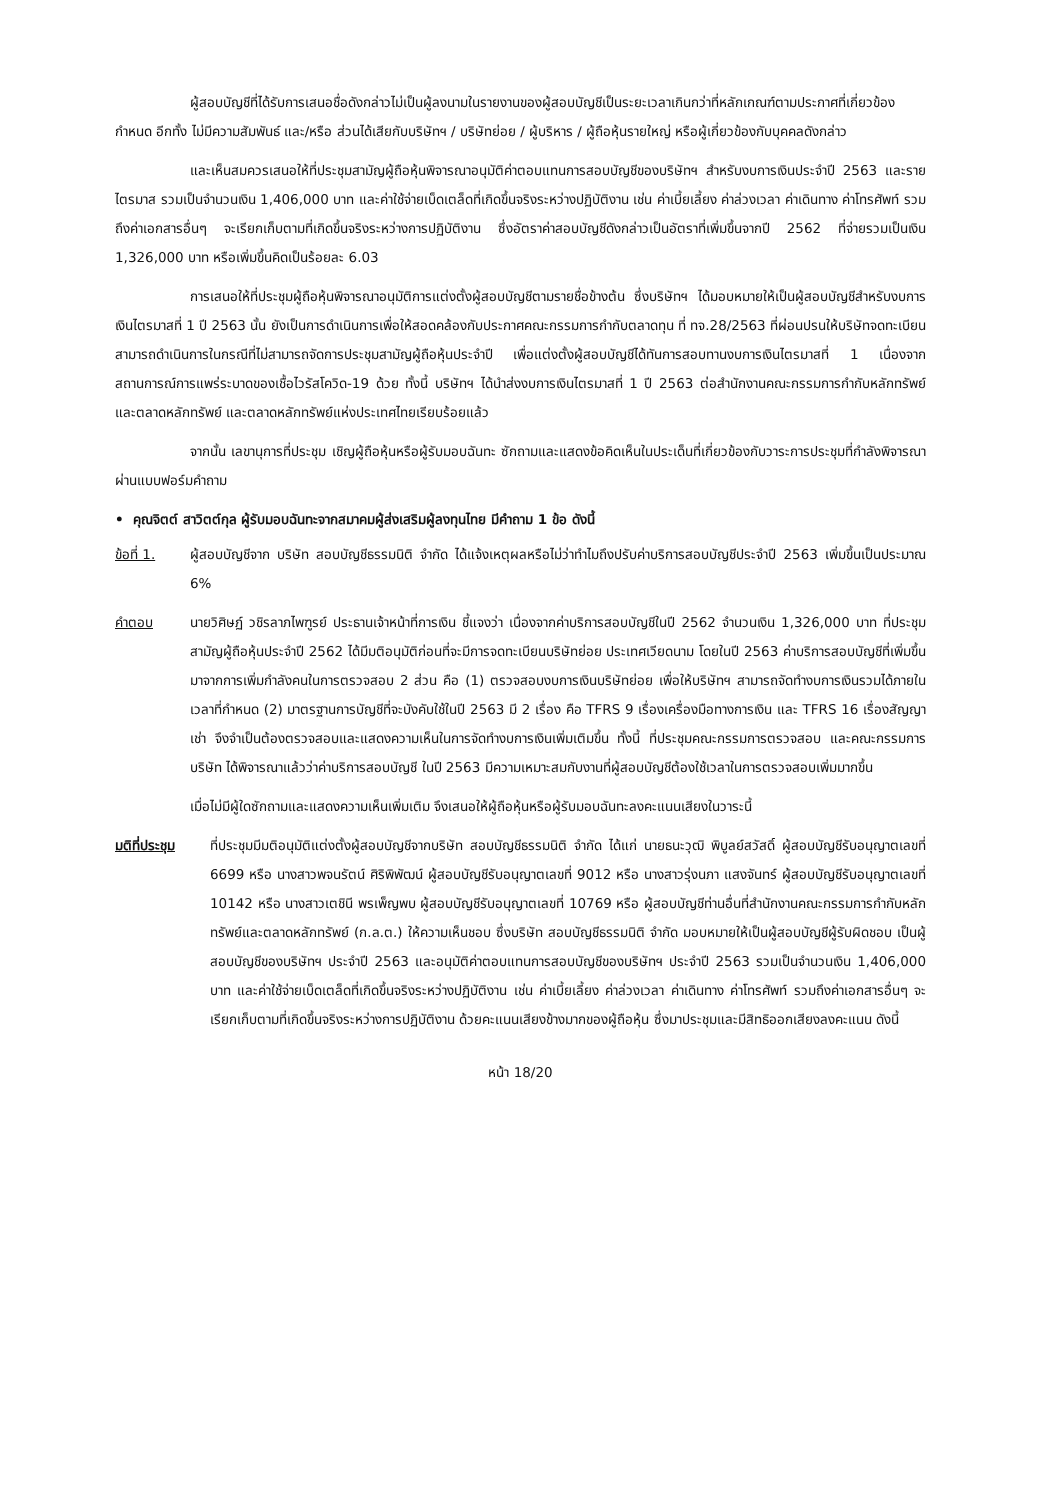ผู้สอบบัญชีที่ได้รับการเสนอชื่อดังกล่าวไม่เป็นผู้ลงนามในรายงานของผู้สอบบัญชีเป็นระยะเวลาเกินกว่าที่หลักเกณฑ์ตามประกาศที่เกี่ยวข้องกำหนด อีกทั้ง ไม่มีความสัมพันธ์ และ/หรือ ส่วนได้เสียกับบริษัทฯ / บริษัทย่อย / ผู้บริหาร / ผู้ถือหุ้นรายใหญ่ หรือผู้เกี่ยวข้องกับบุคคลดังกล่าว
และเห็นสมควรเสนอให้ที่ประชุมสามัญผู้ถือหุ้นพิจารณาอนุมัติค่าตอบแทนการสอบบัญชีของบริษัทฯ สำหรับงบการเงินประจำปี 2563 และรายไตรมาส รวมเป็นจำนวนเงิน 1,406,000 บาท และค่าใช้จ่ายเบ็ดเตล็ดที่เกิดขึ้นจริงระหว่างปฏิบัติงาน เช่น ค่าเบี้ยเลี้ยง ค่าล่วงเวลา ค่าเดินทาง ค่าโทรศัพท์ รวมถึงค่าเอกสารอื่นๆ จะเรียกเก็บตามที่เกิดขึ้นจริงระหว่างการปฏิบัติงาน ซึ่งอัตราค่าสอบบัญชีดังกล่าวเป็นอัตราที่เพิ่มขึ้นจากปี 2562 ที่จ่ายรวมเป็นเงิน 1,326,000 บาท หรือเพิ่มขึ้นคิดเป็นร้อยละ 6.03
การเสนอให้ที่ประชุมผู้ถือหุ้นพิจารณาอนุมัติการแต่งตั้งผู้สอบบัญชีตามรายชื่อข้างต้น ซึ่งบริษัทฯ ได้มอบหมายให้เป็นผู้สอบบัญชีสำหรับงบการเงินไตรมาสที่ 1 ปี 2563 นั้น ยังเป็นการดำเนินการเพื่อให้สอดคล้องกับประกาศคณะกรรมการกำกับตลาดทุน ที่ ทจ.28/2563 ที่ผ่อนปรนให้บริษัทจดทะเบียนสามารถดำเนินการในกรณีที่ไม่สามารถจัดการประชุมสามัญผู้ถือหุ้นประจำปี เพื่อแต่งตั้งผู้สอบบัญชีได้ทันการสอบทานงบการเงินไตรมาสที่ 1 เนื่องจากสถานการณ์การแพร่ระบาดของเชื้อไวรัสโควิด-19 ด้วย ทั้งนี้ บริษัทฯ ได้นำส่งงบการเงินไตรมาสที่ 1 ปี 2563 ต่อสำนักงานคณะกรรมการกำกับหลักทรัพย์และตลาดหลักทรัพย์ และตลาดหลักทรัพย์แห่งประเทศไทยเรียบร้อยแล้ว
จากนั้น เลขานุการที่ประชุม เชิญผู้ถือหุ้นหรือผู้รับมอบฉันทะ ซักถามและแสดงข้อคิดเห็นในประเด็นที่เกี่ยวข้องกับวาระการประชุมที่กำลังพิจารณาผ่านแบบฟอร์มคำถาม
• คุณจิตต์ สาวิตต์กุล ผู้รับมอบฉันทะจากสมาคมผู้ส่งเสริมผู้ลงทุนไทย มีคำถาม 1 ข้อ ดังนี้
ข้อที่ 1. ผู้สอบบัญชีจาก บริษัท สอบบัญชีธรรมนิติ จำกัด ได้แจ้งเหตุผลหรือไม่ว่าทำไมถึงปรับค่าบริการสอบบัญชีประจำปี 2563 เพิ่มขึ้นเป็นประมาณ 6%
คำตอบ นายวิศิษฏ์ วชิรลาภไพฑูรย์ ประธานเจ้าหน้าที่การเงิน ชี้แจงว่า เนื่องจากค่าบริการสอบบัญชีในปี 2562 จำนวนเงิน 1,326,000 บาท ที่ประชุมสามัญผู้ถือหุ้นประจำปี 2562 ได้มีมติอนุมัติก่อนที่จะมีการจดทะเบียนบริษัทย่อย ประเทศเวียดนาม โดยในปี 2563 ค่าบริการสอบบัญชีที่เพิ่มขึ้น มาจากการเพิ่มกำลังคนในการตรวจสอบ 2 ส่วน คือ (1) ตรวจสอบงบการเงินบริษัทย่อย เพื่อให้บริษัทฯ สามารถจัดทำงบการเงินรวมได้ภายในเวลาที่กำหนด (2) มาตรฐานการบัญชีที่จะบังคับใช้ในปี 2563 มี 2 เรื่อง คือ TFRS 9 เรื่องเครื่องมือทางการเงิน และ TFRS 16 เรื่องสัญญาเช่า จึงจำเป็นต้องตรวจสอบและแสดงความเห็นในการจัดทำงบการเงินเพิ่มเติมขึ้น ทั้งนี้ ที่ประชุมคณะกรรมการตรวจสอบ และคณะกรรมการบริษัท ได้พิจารณาแล้วว่าค่าบริการสอบบัญชี ในปี 2563 มีความเหมาะสมกับงานที่ผู้สอบบัญชีต้องใช้เวลาในการตรวจสอบเพิ่มมากขึ้น
เมื่อไม่มีผู้ใดซักถามและแสดงความเห็นเพิ่มเติม จึงเสนอให้ผู้ถือหุ้นหรือผู้รับมอบฉันทะลงคะแนนเสียงในวาระนี้
มติที่ประชุม ที่ประชุมมีมติอนุมัติแต่งตั้งผู้สอบบัญชีจากบริษัท สอบบัญชีธรรมนิติ จำกัด ได้แก่ นายธนะวุฒิ พิบูลย์สวัสดิ์ ผู้สอบบัญชีรับอนุญาตเลขที่ 6699 หรือ นางสาวพจนรัตน์ ศิริพิพัฒน์ ผู้สอบบัญชีรับอนุญาตเลขที่ 9012 หรือ นางสาวรุ่งนภา แสงจันทร์ ผู้สอบบัญชีรับอนุญาตเลขที่ 10142 หรือ นางสาวเตชินี พรเพ็ญพบ ผู้สอบบัญชีรับอนุญาตเลขที่ 10769 หรือ ผู้สอบบัญชีท่านอื่นที่สำนักงานคณะกรรมการกำกับหลักทรัพย์และตลาดหลักทรัพย์ (ก.ล.ต.) ให้ความเห็นชอบ ซึ่งบริษัท สอบบัญชีธรรมนิติ จำกัด มอบหมายให้เป็นผู้สอบบัญชีผู้รับผิดชอบ เป็นผู้สอบบัญชีของบริษัทฯ ประจำปี 2563 และอนุมัติค่าตอบแทนการสอบบัญชีของบริษัทฯ ประจำปี 2563 รวมเป็นจำนวนเงิน 1,406,000 บาท และค่าใช้จ่ายเบ็ดเตล็ดที่เกิดขึ้นจริงระหว่างปฏิบัติงาน เช่น ค่าเบี้ยเลี้ยง ค่าล่วงเวลา ค่าเดินทาง ค่าโทรศัพท์ รวมถึงค่าเอกสารอื่นๆ จะเรียกเก็บตามที่เกิดขึ้นจริงระหว่างการปฏิบัติงาน ด้วยคะแนนเสียงข้างมากของผู้ถือหุ้น ซึ่งมาประชุมและมีสิทธิออกเสียงลงคะแนน ดังนี้
หน้า 18/20